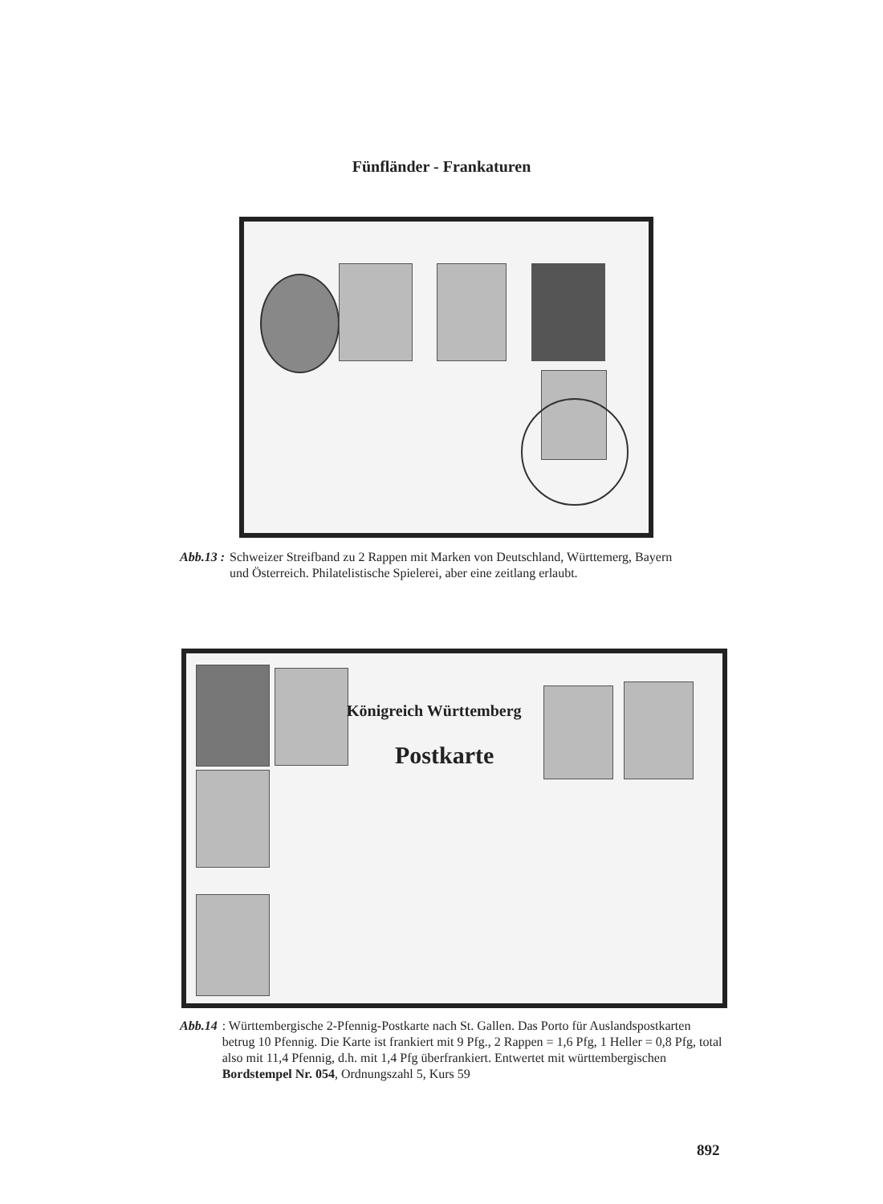Fünfländer - Frankaturen
Abb.13 : Schweizer Streifband zu 2 Rappen mit Marken von Deutschland, Württemerg, Bayern und Österreich. Philatelistische Spielerei, aber eine zeitlang erlaubt.
Königreich Württemberg
Postkarte
Abb.14: Württembergische 2-Pfennig-Postkarte nach St. Gallen. Das Porto für Auslandspostkarten betrug 10 Pfennig. Die Karte ist frankiert mit 9 Pfg., 2 Rappen = 1,6 Pfg, 1 Heller = 0,8 Pfg, total also mit 11,4 Pfennig, d.h. mit 1,4 Pfg überfrankiert. Entwertet mit württembergischen Bordstempel Nr. 054, Ordnungszahl 5, Kurs 59
892